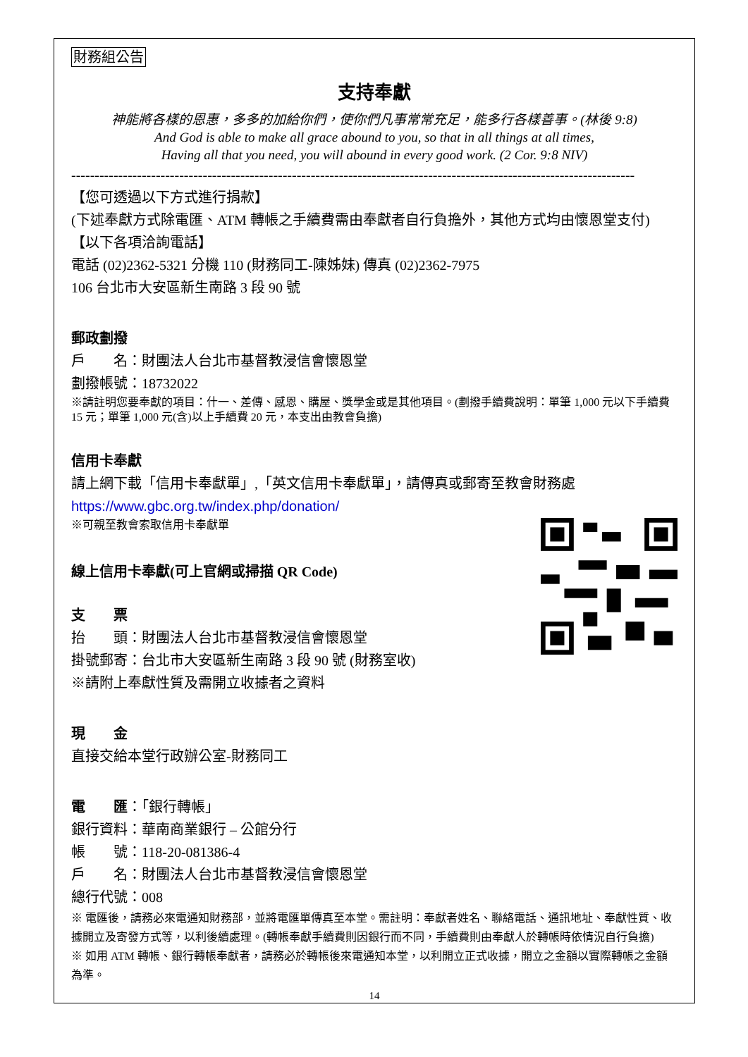財務組公告
支持奉獻
神能將各樣的恩惠，多多的加給你們，使你們凡事常常充足，能多行各樣善事。(林後 9:8)
And God is able to make all grace abound to you, so that in all things at all times,
Having all that you need, you will abound in every good work. (2 Cor. 9:8 NIV)
------------------------------------------------------------------------------------------------------------------------
【您可透過以下方式進行捐款】
(下述奉獻方式除電匯、ATM 轉帳之手續費需由奉獻者自行負擔外，其他方式均由懷恩堂支付)
【以下各項洽詢電話】
電話 (02)2362-5321 分機 110 (財務同工-陳姊妹) 傳真 (02)2362-7975
106 台北市大安區新生南路 3 段 90 號
郵政劃撥
戶　　名：財團法人台北市基督教浸信會懷恩堂
劃撥帳號：18732022
※請註明您要奉獻的項目：什一、差傳、感恩、購屋、獎學金或是其他項目。(劃撥手續費說明：單筆 1,000 元以下手續費 15 元；單筆 1,000 元(含)以上手續費 20 元，本支出由教會負擔)
信用卡奉獻
請上網下載「信用卡奉獻單」,「英文信用卡奉獻單」，請傳真或郵寄至教會財務處
https://www.gbc.org.tw/index.php/donation/
※可親至教會索取信用卡奉獻單
線上信用卡奉獻(可上官網或掃描 QR Code)
支　　票
抬　　頭：財團法人台北市基督教浸信會懷恩堂
掛號郵寄：台北市大安區新生南路 3 段 90 號 (財務室收)
※請附上奉獻性質及需開立收據者之資料
現　　金
直接交給本堂行政辦公室-財務同工
電　　匯：「銀行轉帳」
銀行資料：華南商業銀行 – 公館分行
帳　　號：118-20-081386-4
戶　　名：財團法人台北市基督教浸信會懷恩堂
總行代號：008
※ 電匯後，請務必來電通知財務部，並將電匯單傳真至本堂。需註明：奉獻者姓名、聯絡電話、通訊地址、奉獻性質、收據開立及寄發方式等，以利後續處理。(轉帳奉獻手續費則因銀行而不同，手續費則由奉獻人於轉帳時依情況自行負擔)
※ 如用 ATM 轉帳、銀行轉帳奉獻者，請務必於轉帳後來電通知本堂，以利開立正式收據，開立之金額以實際轉帳之金額為準。
14